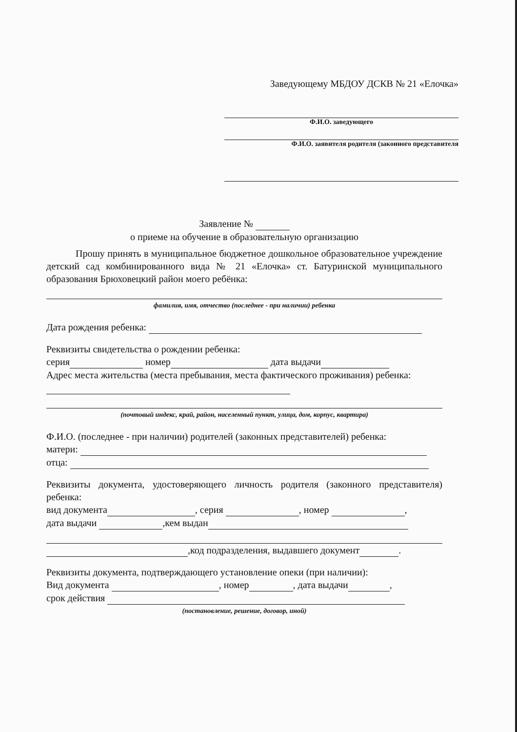Заведующему МБДОУ ДСКВ № 21 «Елочка»
Ф.И.О. заведующего
Ф.И.О. заявителя родителя (законного представителя
Заявление №
о приеме на обучение в образовательную организацию
Прошу принять в муниципальное бюджетное дошкольное образовательное учреждение детский сад комбинированного вида № 21 «Елочка» ст. Батуринской муниципального образования Брюховецкий район моего ребёнка:
фамилия, имя, отчество (последнее - при наличии) ребенка
Дата рождения ребенка:
Реквизиты свидетельства о рождении ребенка:
серия номер дата выдачи
Адрес места жительства (места пребывания, места фактического проживания) ребенка:
(почтовый индекс, край, район, населенный пункт, улица, дом, корпус, квартира)
Ф.И.О. (последнее - при наличии) родителей (законных представителей) ребенка:
матери:
отца:
Реквизиты документа, удостоверяющего личность родителя (законного представителя) ребенка:
вид документа , серия , номер ,
дата выдачи ,кем выдан
,код подразделения, выдавшего документ .
Реквизиты документа, подтверждающего установление опеки (при наличии):
Вид документа , номер , дата выдачи ,
срок действия
(постановление, решение, договор, иной)